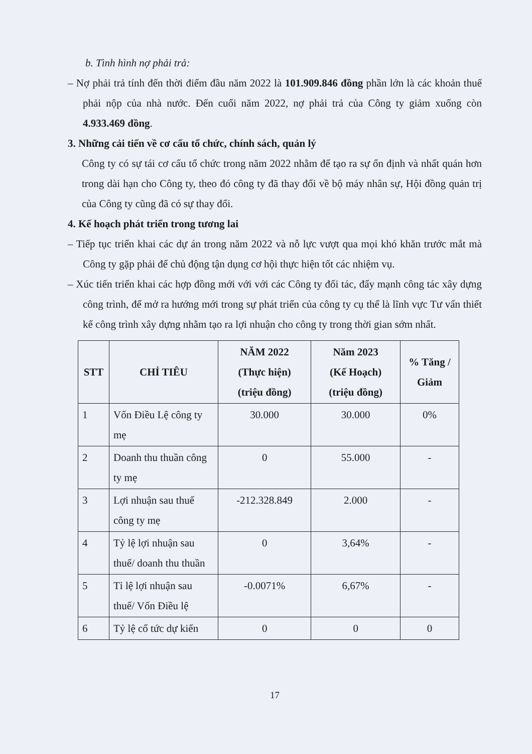b. Tình hình nợ phải trả:
– Nợ phải trả tính đến thời điểm đầu năm 2022 là 101.909.846 đồng phần lớn là các khoản thuế phải nộp của nhà nước. Đến cuối năm 2022, nợ phải trả của Công ty giảm xuống còn 4.933.469 đồng.
3. Những cải tiến về cơ cấu tổ chức, chính sách, quản lý
Công ty có sự tái cơ cấu tổ chức trong năm 2022 nhằm để tạo ra sự ổn định và nhất quán hơn trong dài hạn cho Công ty, theo đó công ty đã thay đổi về bộ máy nhân sự, Hội đồng quản trị của Công ty cũng đã có sự thay đổi.
4. Kế hoạch phát triển trong tương lai
– Tiếp tục triển khai các dự án trong năm 2022 và nỗ lực vượt qua mọi khó khăn trước mắt mà Công ty gặp phải để chủ động tận dụng cơ hội thực hiện tốt các nhiệm vụ.
– Xúc tiến triển khai các hợp đồng mới với với các Công ty đối tác, đẩy mạnh công tác xây dựng công trình, để mở ra hướng mới trong sự phát triển của công ty cụ thể là lĩnh vực Tư vấn thiết kế công trình xây dựng nhằm tạo ra lợi nhuận cho công ty trong thời gian sớm nhất.
| STT | CHỈ TIÊU | NĂM 2022 (Thực hiện) (triệu đồng) | Năm 2023 (Kế Hoạch) (triệu đồng) | % Tăng / Giảm |
| --- | --- | --- | --- | --- |
| 1 | Vốn Điều Lệ công ty mẹ | 30.000 | 30.000 | 0% |
| 2 | Doanh thu thuần công ty mẹ | 0 | 55.000 | - |
| 3 | Lợi nhuận sau thuế công ty mẹ | -212.328.849 | 2.000 | - |
| 4 | Tỷ lệ lợi nhuận sau thuế/ doanh thu thuần | 0 | 3,64% | - |
| 5 | Tỉ lệ lợi nhuận sau thuế/ Vốn Điều lệ | -0.0071% | 6,67% | - |
| 6 | Tỷ lệ cổ tức dự kiến | 0 | 0 | 0 |
17